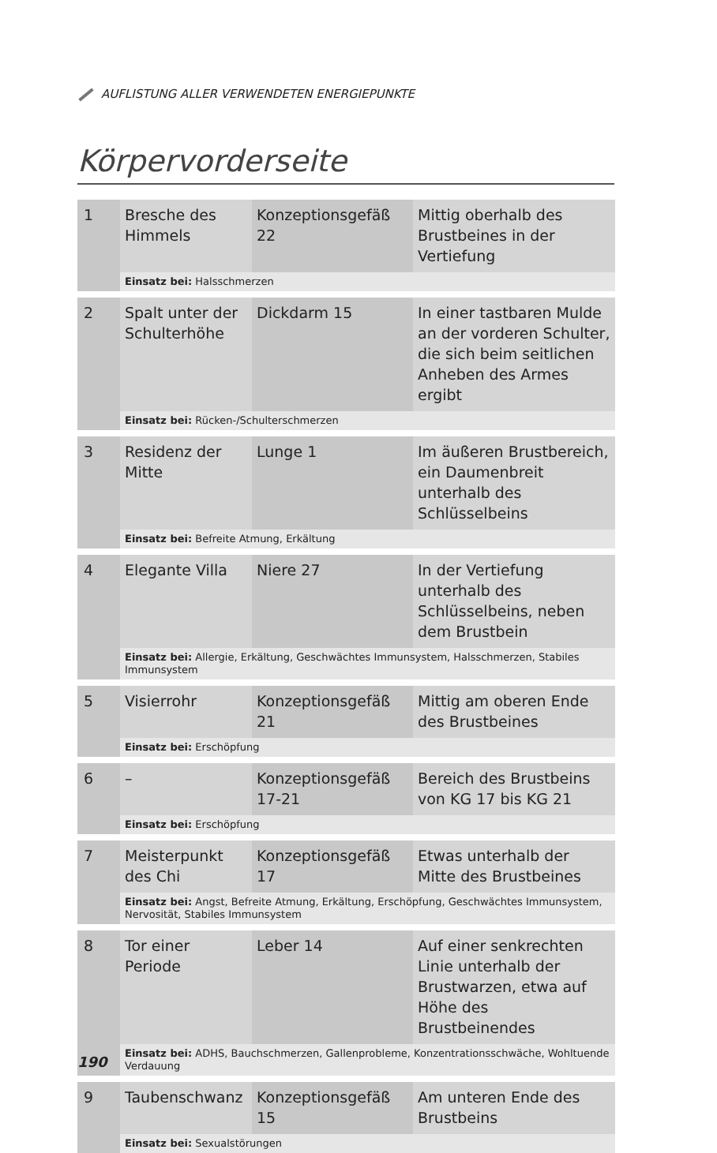AUFLISTUNG ALLER VERWENDETEN ENERGIEPUNKTE
Körpervorderseite
| 1 | Bresche des Himmels | Konzeptionsgefäß 22 | Mittig oberhalb des Brustbeines in der Vertiefung |
| | Einsatz bei: Halsschmerzen | | |
| 2 | Spalt unter der Schulterhöhe | Dickdarm 15 | In einer tastbaren Mulde an der vorderen Schulter, die sich beim seitlichen Anheben des Armes ergibt |
| | Einsatz bei: Rücken-/Schulterschmerzen | | |
| 3 | Residenz der Mitte | Lunge 1 | Im äußeren Brustbereich, ein Daumenbreit unterhalb des Schlüsselbeins |
| | Einsatz bei: Befreite Atmung, Erkältung | | |
| 4 | Elegante Villa | Niere 27 | In der Vertiefung unterhalb des Schlüsselbeins, neben dem Brustbein |
| | Einsatz bei: Allergie, Erkältung, Geschwächtes Immunsystem, Halsschmerzen, Stabiles Immunsystem | | |
| 5 | Visierrohr | Konzeptionsgefäß 21 | Mittig am oberen Ende des Brustbeines |
| | Einsatz bei: Erschöpfung | | |
| 6 | – | Konzeptionsgefäß 17-21 | Bereich des Brustbeins von KG 17 bis KG 21 |
| | Einsatz bei: Erschöpfung | | |
| 7 | Meisterpunkt des Chi | Konzeptionsgefäß 17 | Etwas unterhalb der Mitte des Brustbeines |
| | Einsatz bei: Angst, Befreite Atmung, Erkältung, Erschöpfung, Geschwächtes Immunsystem, Nervosität, Stabiles Immunsystem | | |
| 8 | Tor einer Periode | Leber 14 | Auf einer senkrechten Linie unterhalb der Brustwarzen, etwa auf Höhe des Brustbeinendes |
| | Einsatz bei: ADHS, Bauchschmerzen, Gallenprobleme, Konzentrationsschwäche, Wohltuende Verdauung | | |
| 9 | Taubenschwanz | Konzeptionsgefäß 15 | Am unteren Ende des Brustbeins |
| | Einsatz bei: Sexualstörungen | | |
190